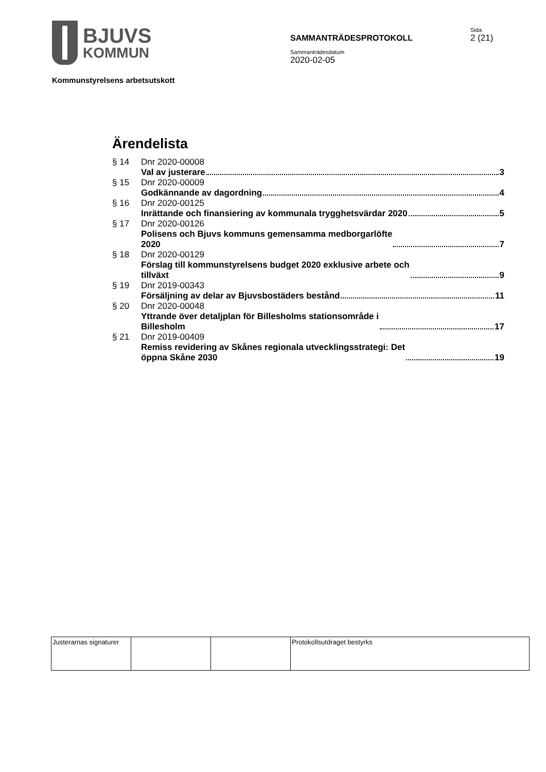BJUVS
KOMMUN
SAMMANTRÄDESPROTOKOLL
Sammanträdesdatum
2020-02-05
Sida
2 (21)
Kommunstyrelsens arbetsutskott
Ärendelista
§ 14 Dnr 2020-00008
Val av justerare 3
§ 15 Dnr 2020-00009
Godkännande av dagordning 4
§ 16 Dnr 2020-00125
Inrättande och finansiering av kommunala trygghetsvärdar 2020 5
§ 17 Dnr 2020-00126
Polisens och Bjuvs kommuns gemensamma medborgarlöfte
2020 7
§ 18 Dnr 2020-00129
Förslag till kommunstyrelsens budget 2020 exklusive arbete och
tillväxt 9
§ 19 Dnr 2019-00343
Försäljning av delar av Bjuvsbostäders bestånd 11
§ 20 Dnr 2020-00048
Yttrande över detaljplan för Billesholms stationsområde i
Billesholm 17
§ 21 Dnr 2019-00409
Remiss revidering av Skånes regionala utvecklingsstrategi: Det
öppna Skåne 2030 19
| Justerarnas signaturer | | | Protokollsutdraget bestyrks |